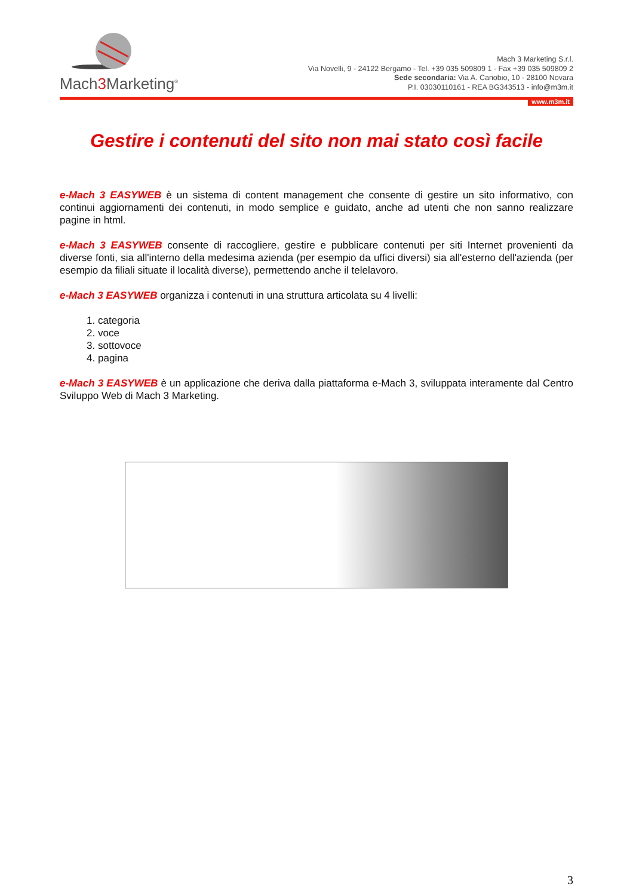Mach3 Marketing<sup>®</sup>
Mach 3 Marketing S.r.l.
Via Novelli, 9 - 24122 Bergamo - Tel. +39 035 509809 1 - Fax +39 035 509809 2
Sede secondaria: Via A. Canobio, 10 - 28100 Novara
P.I. 03030110161 - REA BG343513 - info@m3m.it
www.m3m.it
Gestire i contenuti del sito non mai stato così facile
e-Mach 3 EASYWEB è un sistema di content management che consente di gestire un sito informativo, con continui aggiornamenti dei contenuti, in modo semplice e guidato, anche ad utenti che non sanno realizzare pagine in html.
e-Mach 3 EASYWEB consente di raccogliere, gestire e pubblicare contenuti per siti Internet provenienti da diverse fonti, sia all'interno della medesima azienda (per esempio da uffici diversi) sia all'esterno dell'azienda (per esempio da filiali situate il località diverse), permettendo anche il telelavoro.
e-Mach 3 EASYWEB organizza i contenuti in una struttura articolata su 4 livelli:
1. categoria
2. voce
3. sottovoce
4. pagina
e-Mach 3 EASYWEB è un applicazione che deriva dalla piattaforma e-Mach 3, sviluppata interamente dal Centro Sviluppo Web di Mach 3 Marketing.
3